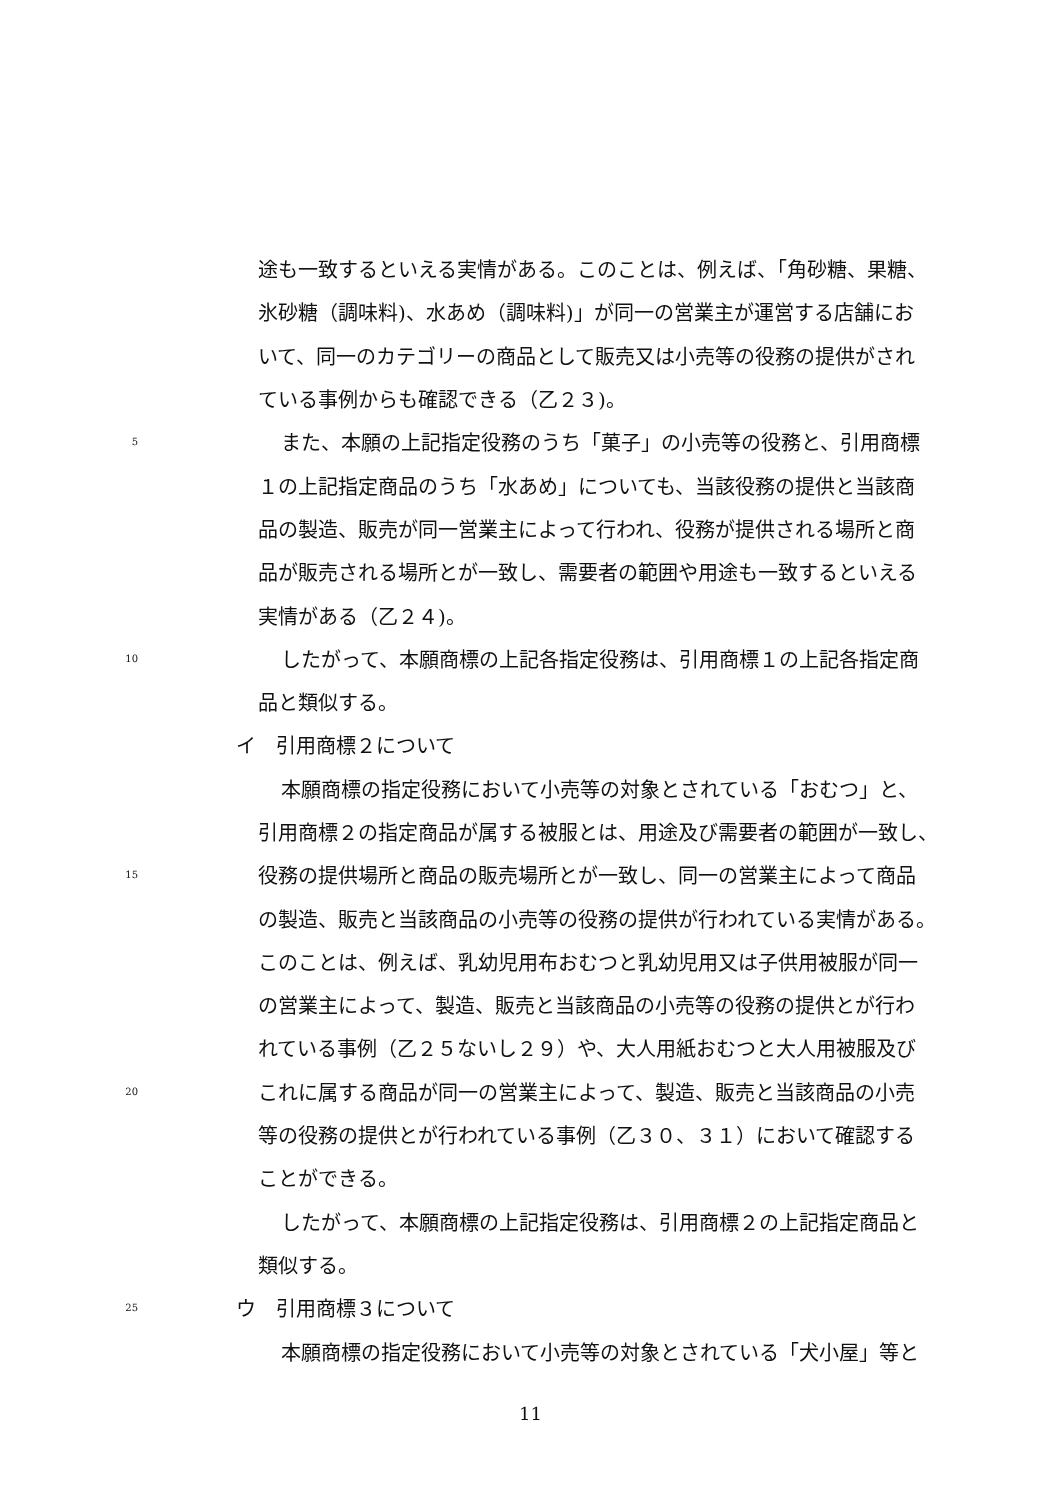途も一致するといえる実情がある。このことは、例えば、「角砂糖、果糖、
氷砂糖（調味料)、水あめ（調味料)」が同一の営業主が運営する店舗にお
いて、同一のカテゴリーの商品として販売又は小売等の役務の提供がされ
ている事例からも確認できる（乙２３)。
5 また、本願の上記指定役務のうち「菓子」の小売等の役務と、引用商標
１の上記指定商品のうち「水あめ」についても、当該役務の提供と当該商
品の製造、販売が同一営業主によって行われ、役務が提供される場所と商
品が販売される場所とが一致し、需要者の範囲や用途も一致するといえる
実情がある（乙２４)。
10 したがって、本願商標の上記各指定役務は、引用商標１の上記各指定商
品と類似する。
イ　引用商標２について
本願商標の指定役務において小売等の対象とされている「おむつ」と、
引用商標２の指定商品が属する被服とは、用途及び需要者の範囲が一致し、
15 役務の提供場所と商品の販売場所とが一致し、同一の営業主によって商品
の製造、販売と当該商品の小売等の役務の提供が行われている実情がある。
このことは、例えば、乳幼児用布おむつと乳幼児用又は子供用被服が同一
の営業主によって、製造、販売と当該商品の小売等の役務の提供とが行わ
れている事例（乙２５ないし２９）や、大人用紙おむつと大人用被服及び
20 これに属する商品が同一の営業主によって、製造、販売と当該商品の小売
等の役務の提供とが行われている事例（乙３０、３１）において確認する
ことができる。
したがって、本願商標の上記指定役務は、引用商標２の上記指定商品と
類似する。
25 ウ　引用商標３について
本願商標の指定役務において小売等の対象とされている「犬小屋」等と
11